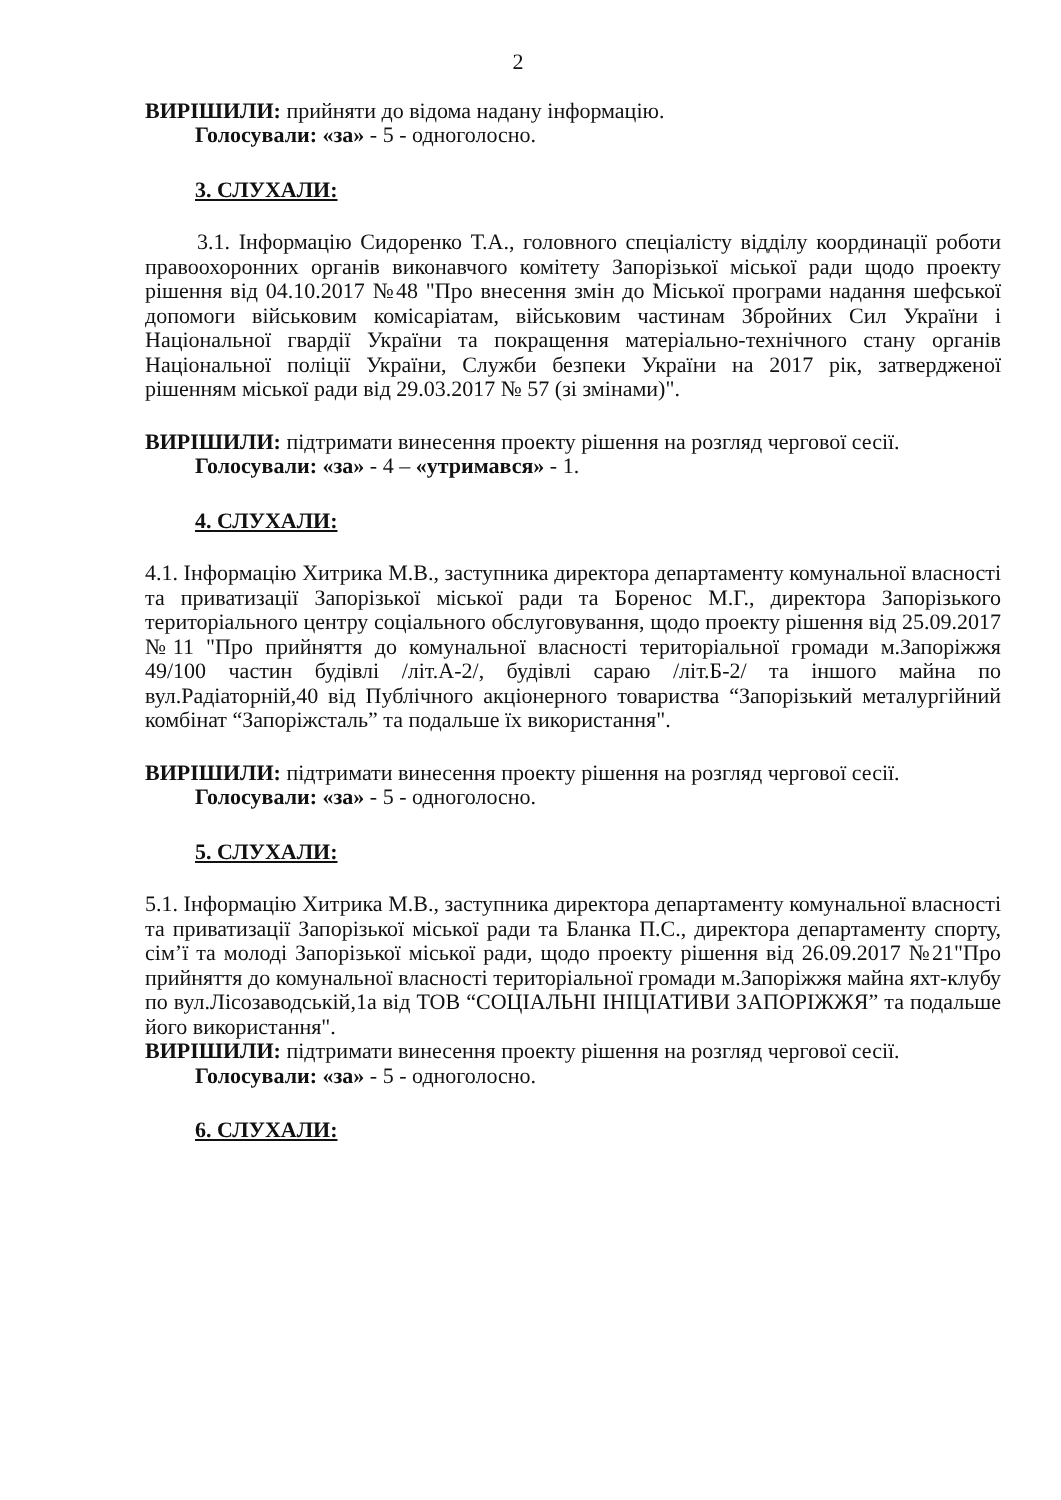2
ВИРІШИЛИ: прийняти до відома надану інформацію.
Голосували: «за» - 5 - одноголосно.
3. СЛУХАЛИ:
3.1. Інформацію Сидоренко Т.А., головного спеціалісту відділу координації роботи правоохоронних органів виконавчого комітету Запорізької міської ради щодо проекту рішення від 04.10.2017 №48 "Про внесення змін до Міської програми надання шефської допомоги військовим комісаріатам, військовим частинам Збройних Сил України і Національної гвардії України та покращення матеріально-технічного стану органів Національної поліції України, Служби безпеки України на 2017 рік, затвердженої рішенням міської ради від 29.03.2017 № 57 (зі змінами)".
ВИРІШИЛИ: підтримати винесення проекту рішення на розгляд чергової сесії.
Голосували: «за» - 4 – «утримався» - 1.
4. СЛУХАЛИ:
4.1. Інформацію Хитрика М.В., заступника директора департаменту комунальної власності та приватизації Запорізької міської ради та Боренос М.Г., директора Запорізького територіального центру соціального обслуговування, щодо проекту рішення від 25.09.2017 №11 "Про прийняття до комунальної власності територіальної громади м.Запоріжжя 49/100 частин будівлі /літ.А-2/, будівлі сараю /літ.Б-2/ та іншого майна по вул.Радіаторній,40 від Публічного акціонерного товариства “Запорізький металургійний комбінат “Запоріжсталь” та подальше їх використання".
ВИРІШИЛИ: підтримати винесення проекту рішення на розгляд чергової сесії.
Голосували: «за» - 5 - одноголосно.
5. СЛУХАЛИ:
5.1. Інформацію Хитрика М.В., заступника директора департаменту комунальної власності та приватизації Запорізької міської ради та Бланка П.С., директора департаменту спорту, сім’ї та молоді Запорізької міської ради, щодо проекту рішення від 26.09.2017 №21"Про прийняття до комунальної власності територіальної громади м.Запоріжжя майна яхт-клубу по вул.Лісозаводській,1а від ТОВ “СОЦІАЛЬНІ ІНІЦІАТИВИ ЗАПОРІЖЖЯ” та подальше його використання".
ВИРІШИЛИ: підтримати винесення проекту рішення на розгляд чергової сесії.
Голосували: «за» - 5 - одноголосно.
6. СЛУХАЛИ: